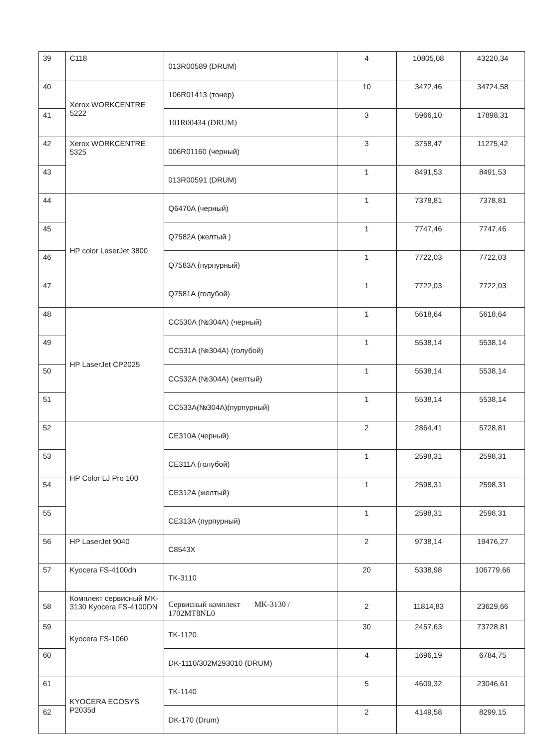| 39 | C118 | 013R00589 (DRUM) | 4 | 10805,08 | 43220,34 |
| 40 | Xerox WORKCENTRE 5222 | 106R01413 (тонер) | 10 | 3472,46 | 34724,58 |
| 41 | | 101R00434 (DRUM) | 3 | 5966,10 | 17898,31 |
| 42 | Xerox WORKCENTRE 5325 | 006R01160 (черный) | 3 | 3758,47 | 11275,42 |
| 43 | | 013R00591 (DRUM) | 1 | 8491,53 | 8491,53 |
| 44 | HP color LaserJet 3800 | Q6470A (черный) | 1 | 7378,81 | 7378,81 |
| 45 | | Q7582A (желтый ) | 1 | 7747,46 | 7747,46 |
| 46 | | Q7583A (пурпурный) | 1 | 7722,03 | 7722,03 |
| 47 | | Q7581A (голубой) | 1 | 7722,03 | 7722,03 |
| 48 | HP LaserJet CP2025 | CC530A (№304A) (черный) | 1 | 5618,64 | 5618,64 |
| 49 | | CC531A (№304A) (голубой) | 1 | 5538,14 | 5538,14 |
| 50 | | CC532A (№304A) (желтый) | 1 | 5538,14 | 5538,14 |
| 51 | | CC533A(№304A)(пурпурный) | 1 | 5538,14 | 5538,14 |
| 52 | HP Color LJ Pro 100 | CE310A (черный) | 2 | 2864,41 | 5728,81 |
| 53 | | CE311A (голубой) | 1 | 2598,31 | 2598,31 |
| 54 | | CE312A (желтый) | 1 | 2598,31 | 2598,31 |
| 55 | | CE313A (пурпурный) | 1 | 2598,31 | 2598,31 |
| 56 | HP LaserJet 9040 | C8543X | 2 | 9738,14 | 19476,27 |
| 57 | Kyocera FS-4100dn | TK-3110 | 20 | 5338,98 | 106779,66 |
| 58 | Комплект сервисный MK-3130 Kyocera FS-4100DN | Сервисный комплект MK-3130 / 1702MT8NL0 | 2 | 11814,83 | 23629,66 |
| 59 | Kyocera FS-1060 | TK-1120 | 30 | 2457,63 | 73728,81 |
| 60 | | DK-1110/302M293010 (DRUM) | 4 | 1696,19 | 6784,75 |
| 61 | KYOCERA ECOSYS P2035d | TK-1140 | 5 | 4609,32 | 23046,61 |
| 62 | | DK-170 (Drum) | 2 | 4149,58 | 8299,15 |